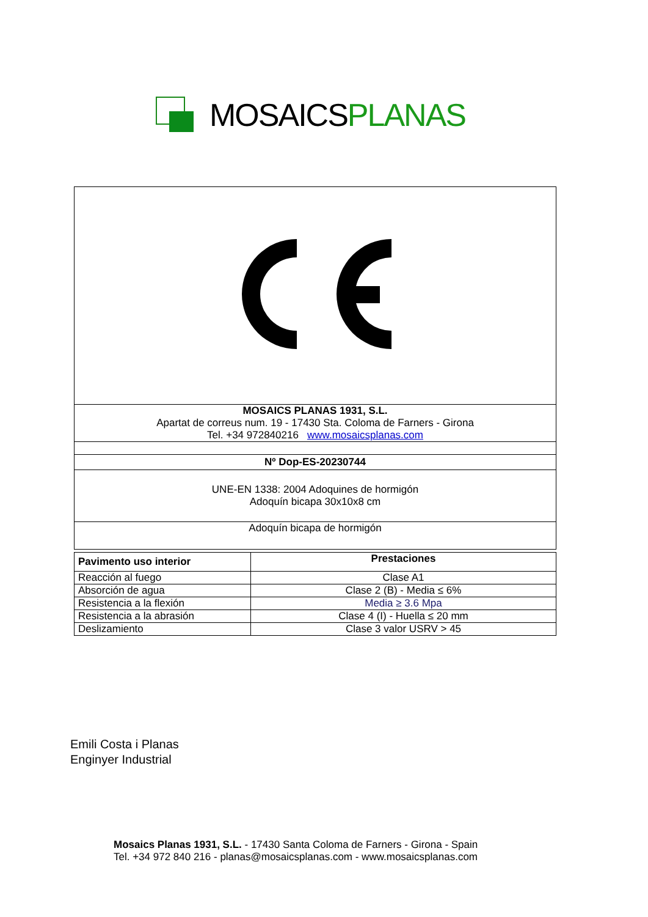MOSAICSPLANAS
| MOSAICS PLANAS 1931, S.L. Apartat de correus num. 19 - 17430 Sta. Coloma de Farners - Girona Tel. +34 972840216 www.mosaicsplanas.com |
| Nº Dop-ES-20230744 |
| UNE-EN 1338: 2004 Adoquines de hormigón Adoquín bicapa 30x10x8 cm |
| Adoquín bicapa de hormigón |
| Pavimento uso interior | Prestaciones |
| --- | --- |
| Reacción al fuego | Clase A1 |
| Absorción de agua | Clase 2 (B) - Media ≤ 6% |
| Resistencia a la flexión | Media ≥ 3.6 Mpa |
| Resistencia a la abrasión | Clase 4 (I) - Huella ≤ 20 mm |
| Deslizamiento | Clase 3 valor USRV > 45 |
Emili Costa i Planas
Enginyer Industrial
Mosaics Planas 1931, S.L. - 17430 Santa Coloma de Farners - Girona - Spain
Tel. +34 972 840 216 - planas@mosaicsplanas.com - www.mosaicsplanas.com